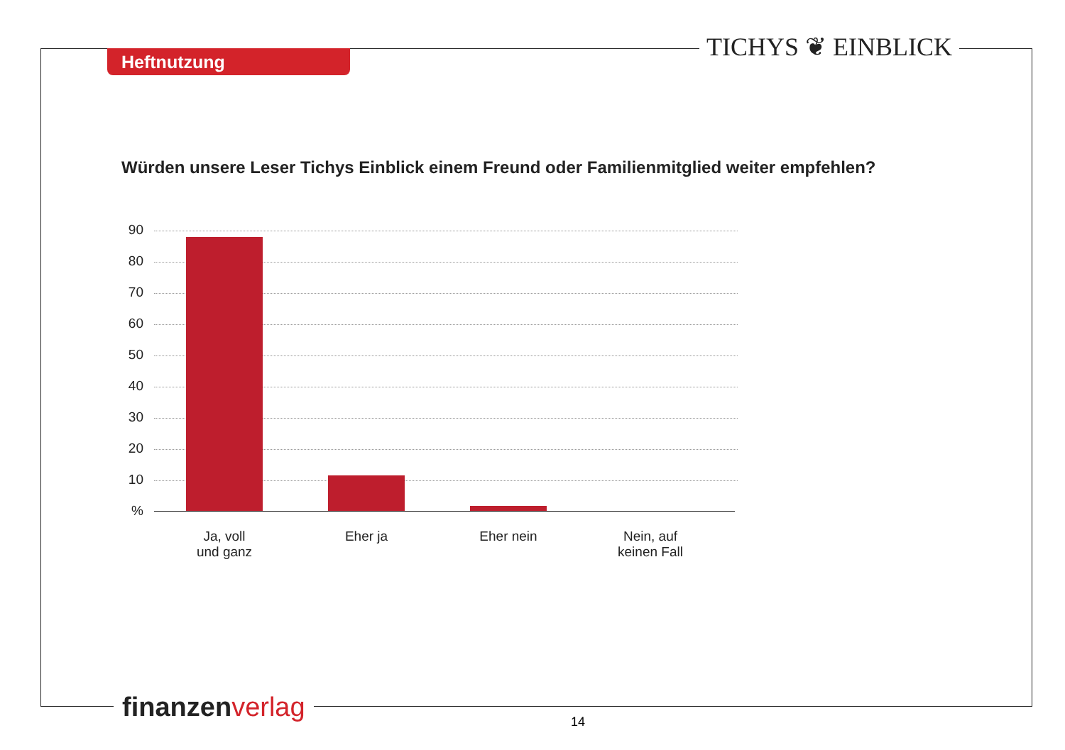Heftnutzung TICHYS ❦ EINBLICK
Würden unsere Leser Tichys Einblick einem Freund oder Familienmitglied weiter empfehlen?
90
80
70
60
50
40
30
20
10
%
Ja, voll
und ganz
Eher ja Eher nein
Nein, auf
keinen Fall
finanzen verlag 14